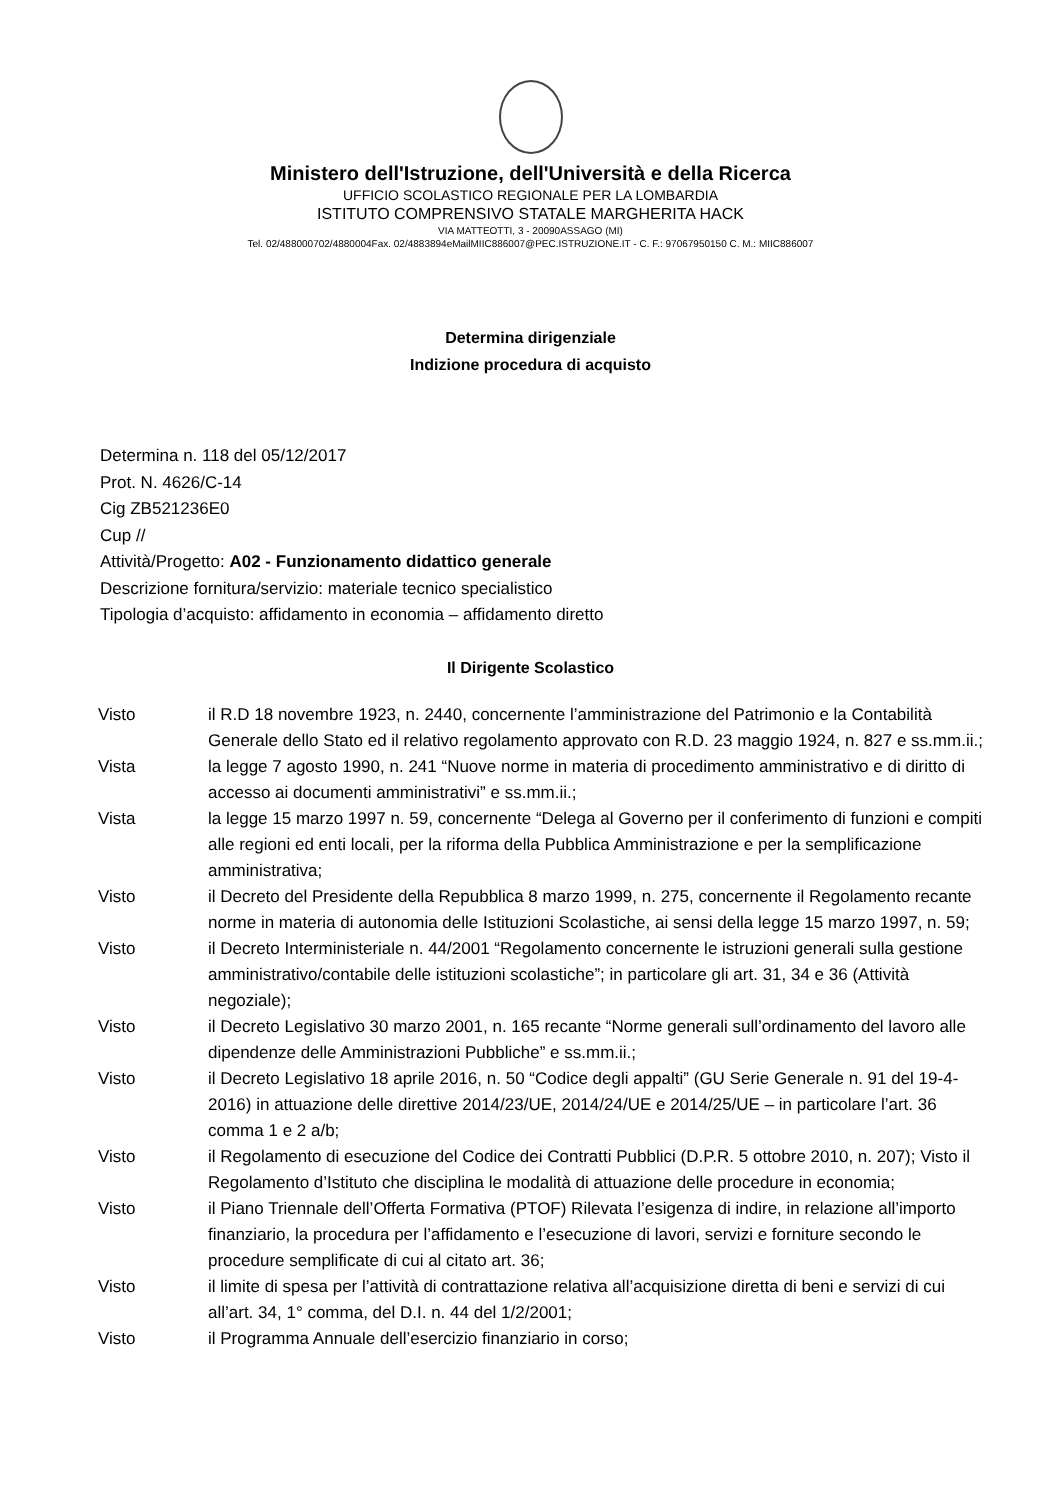Ministero dell'Istruzione, dell'Università e della Ricerca
UFFICIO SCOLASTICO REGIONALE PER LA LOMBARDIA
ISTITUTO COMPRENSIVO STATALE MARGHERITA HACK
VIA MATTEOTTI, 3 - 20090ASSAGO (MI)
Tel. 02/488000702/4880004Fax. 02/4883894eMailMIIC886007@PEC.ISTRUZIONE.IT - C. F.: 97067950150 C. M.: MIIC886007
Determina dirigenziale
Indizione procedura di acquisto
Determina n. 118 del 05/12/2017
Prot. N. 4626/C-14
Cig ZB521236E0
Cup //
Attività/Progetto: A02 - Funzionamento didattico generale
Descrizione fornitura/servizio: materiale tecnico specialistico
Tipologia d’acquisto: affidamento in economia – affidamento diretto
Il Dirigente Scolastico
Visto il R.D 18 novembre 1923, n. 2440, concernente l’amministrazione del Patrimonio e la Contabilità Generale dello Stato ed il relativo regolamento approvato con R.D. 23 maggio 1924, n. 827 e ss.mm.ii.;
Vista la legge 7 agosto 1990, n. 241 “Nuove norme in materia di procedimento amministrativo e di diritto di accesso ai documenti amministrativi” e ss.mm.ii.;
Vista la legge 15 marzo 1997 n. 59, concernente “Delega al Governo per il conferimento di funzioni e compiti alle regioni ed enti locali, per la riforma della Pubblica Amministrazione e per la semplificazione amministrativa;
Visto il Decreto del Presidente della Repubblica 8 marzo 1999, n. 275, concernente il Regolamento recante norme in materia di autonomia delle Istituzioni Scolastiche, ai sensi della legge 15 marzo 1997, n. 59;
Visto il Decreto Interministeriale n. 44/2001 “Regolamento concernente le istruzioni generali sulla gestione amministrativo/contabile delle istituzioni scolastiche”; in particolare gli art. 31, 34 e 36 (Attività negoziale);
Visto il Decreto Legislativo 30 marzo 2001, n. 165 recante “Norme generali sull’ordinamento del lavoro alle dipendenze delle Amministrazioni Pubbliche” e ss.mm.ii.;
Visto il Decreto Legislativo 18 aprile 2016, n. 50 “Codice degli appalti” (GU Serie Generale n. 91 del 19-4-2016) in attuazione delle direttive 2014/23/UE, 2014/24/UE e 2014/25/UE – in particolare l’art. 36 comma 1 e 2 a/b;
Visto il Regolamento di esecuzione del Codice dei Contratti Pubblici (D.P.R. 5 ottobre 2010, n. 207); Visto il Regolamento d’Istituto che disciplina le modalità di attuazione delle procedure in economia;
Visto il Piano Triennale dell’Offerta Formativa (PTOF) Rilevata l’esigenza di indire, in relazione all’importo finanziario, la procedura per l’affidamento e l’esecuzione di lavori, servizi e forniture secondo le procedure semplificate di cui al citato art. 36;
Visto il limite di spesa per l’attività di contrattazione relativa all’acquisizione diretta di beni e servizi di cui all’art. 34, 1° comma, del D.I. n. 44 del 1/2/2001;
Visto il Programma Annuale dell’esercizio finanziario in corso;